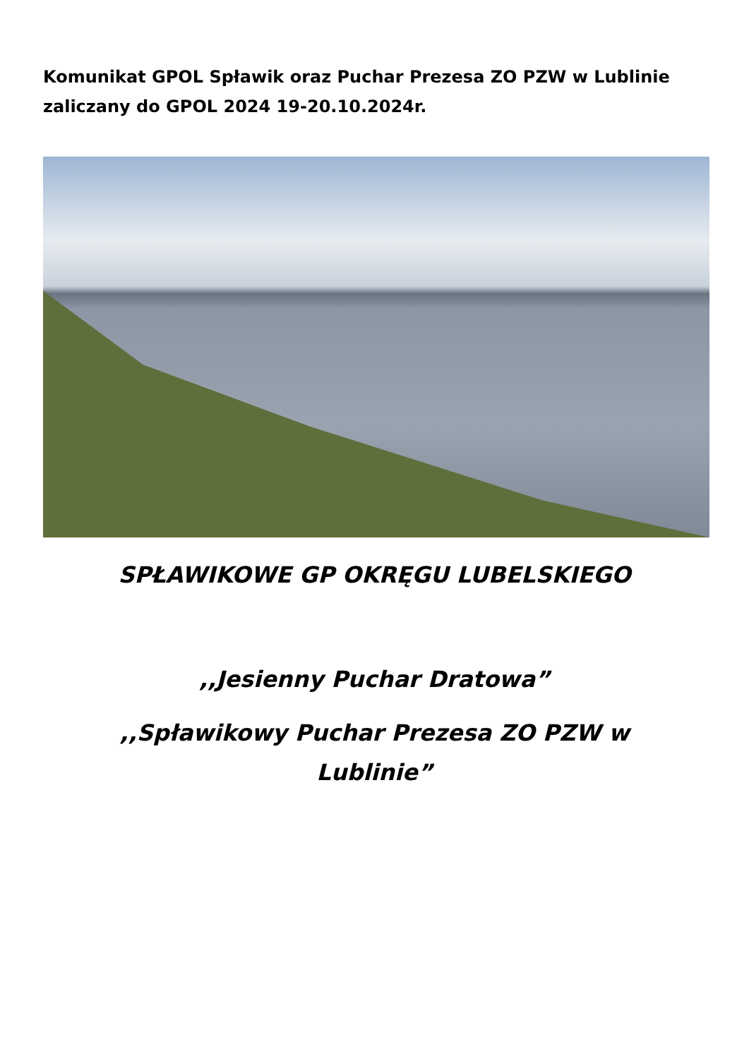Komunikat GPOL Spławik oraz Puchar Prezesa ZO PZW w Lublinie zaliczany do GPOL 2024 19-20.10.2024r.
SPŁAWIKOWE GP OKRĘGU LUBELSKIEGO
,,Jesienny Puchar Dratowa”
,,Spławikowy Puchar Prezesa ZO PZW w
Lublinie”